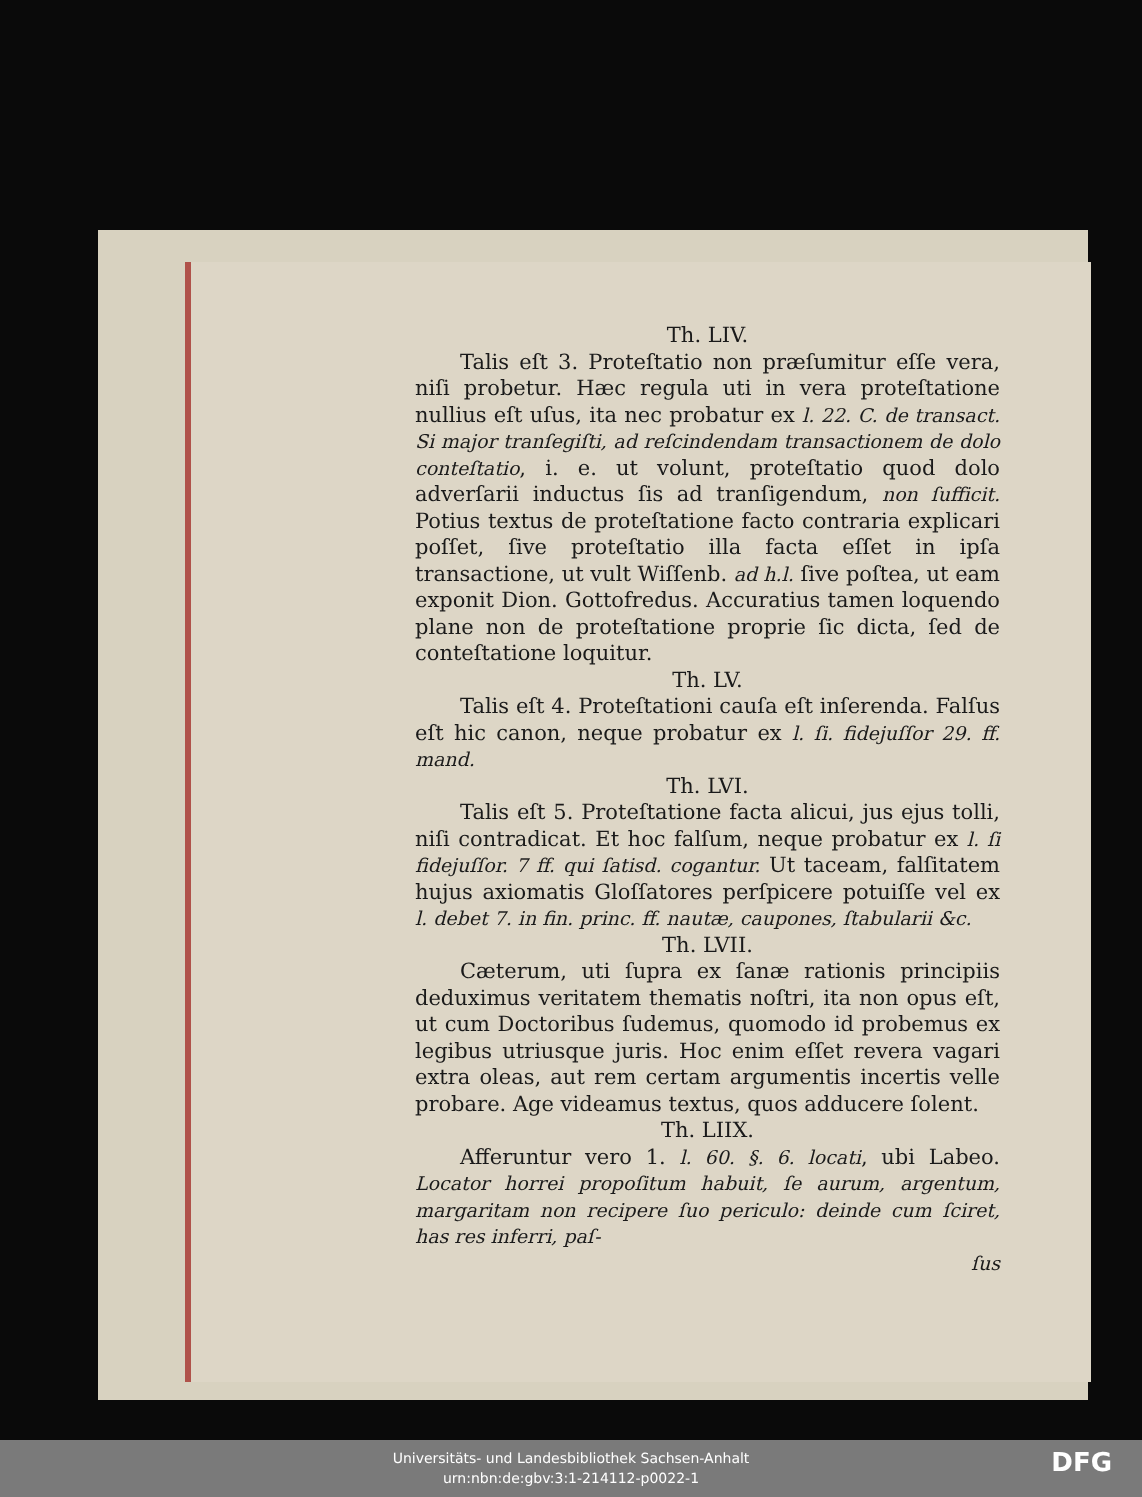Th. LIV.
Talis eſt 3. Proteſtatio non præſumitur eſſe vera, niſi probetur. Hæc regula uti in vera proteſtatione nullius eſt uſus, ita nec probatur ex l. 22. C. de transact. Si major tranſegiſti, ad reſcindendam transactionem de dolo conteſtatio, i. e. ut volunt, proteſtatio quod dolo adverſarii inductus ſis ad tranſigendum, non ſufficit. Potius textus de proteſtatione facto contraria explicari poſſet, ſive proteſtatio illa facta eſſet in ipſa transactione, ut vult Wiſſenb. ad h.l. ſive poſtea, ut eam exponit Dion. Gottofredus. Accuratius tamen loquendo plane non de proteſtatione proprie ſic dicta, ſed de conteſtatione loquitur.
Th. LV.
Talis eſt 4. Proteſtationi cauſa eſt inſerenda. Falſus eſt hic canon, neque probatur ex l. ſi. fidejuſſor 29. ff. mand.
Th. LVI.
Talis eſt 5. Proteſtatione facta alicui, jus ejus tolli, niſi contradicat. Et hoc falſum, neque probatur ex l. ſi fidejuſſor. 7 ff. qui ſatisd. cogantur. Ut taceam, falſitatem hujus axiomatis Gloſſatores perſpicere potuiſſe vel ex l. debet 7. in fin. princ. ff. nautæ, caupones, ſtabularii &c.
Th. LVII.
Cæterum, uti ſupra ex ſanæ rationis principiis deduximus veritatem thematis noſtri, ita non opus eſt, ut cum Doctoribus ſudemus, quomodo id probemus ex legibus utriusque juris. Hoc enim eſſet revera vagari extra oleas, aut rem certam argumentis incertis velle probare. Age videamus textus, quos adducere ſolent.
Th. LIIX.
Afferuntur vero 1. l. 60. §. 6. locati, ubi Labeo. Locator horrei propoſitum habuit, ſe aurum, argentum, margaritam non recipere ſuo periculo: deinde cum ſciret, has res inferri, paſ-
ſus
Universitäts- und Landesbibliothek Sachsen-Anhalt
urn:nbn:de:gbv:3:1-214112-p0022-1
DFG